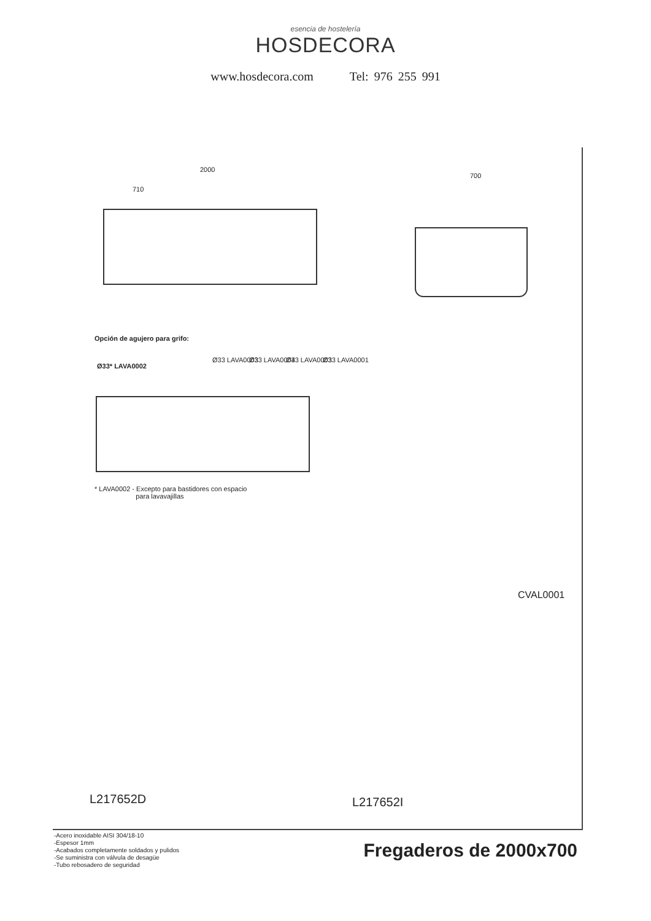esencia de hostelería
HOSDECORA
www.hosdecora.com Tel: 976 255 991
2000
710
700
Opción de agujero para grifo:
Ø33* LAVA0002
Ø33 LAVA0003 Ø33 LAVA0004 Ø33 LAVA0003 Ø33 LAVA0001
* LAVA0002 - Excepto para bastidores con espacio
para lavavajillas
CVAL0001
L217652D L217652I
-Acero inoxidable AISI 304/18-10
-Espesor 1mm
-Acabados completamente soldados y pulidos
-Se suministra con válvula de desagüe
-Tubo rebosadero de seguridad
Fregaderos de 2000x700